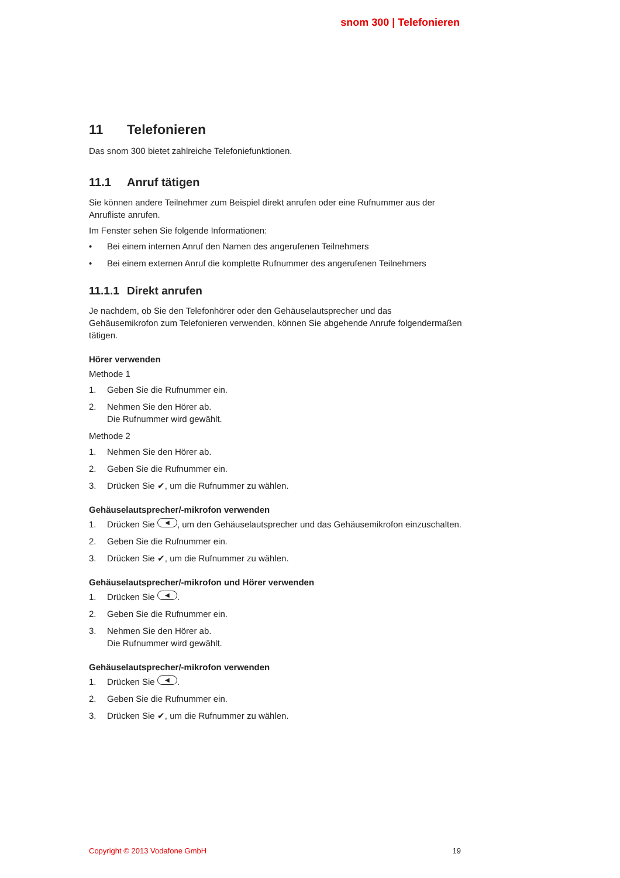snom 300 | Telefonieren
11 Telefonieren
Das snom 300 bietet zahlreiche Telefoniefunktionen.
11.1 Anruf tätigen
Sie können andere Teilnehmer zum Beispiel direkt anrufen oder eine Rufnummer aus der Anrufliste anrufen.
Im Fenster sehen Sie folgende Informationen:
• Bei einem internen Anruf den Namen des angerufenen Teilnehmers
• Bei einem externen Anruf die komplette Rufnummer des angerufenen Teilnehmers
11.1.1 Direkt anrufen
Je nachdem, ob Sie den Telefonhörer oder den Gehäuselautsprecher und das Gehäusemikrofon zum Telefonieren verwenden, können Sie abgehende Anrufe folgendermaßen tätigen.
Hörer verwenden
Methode 1
1. Geben Sie die Rufnummer ein.
2. Nehmen Sie den Hörer ab.
Die Rufnummer wird gewählt.
Methode 2
1. Nehmen Sie den Hörer ab.
2. Geben Sie die Rufnummer ein.
3. Drücken Sie ✔, um die Rufnummer zu wählen.
Gehäuselautsprecher/-mikrofon verwenden
1. Drücken Sie ◀, um den Gehäuselautsprecher und das Gehäusemikrofon einzuschalten.
2. Geben Sie die Rufnummer ein.
3. Drücken Sie ✔, um die Rufnummer zu wählen.
Gehäuselautsprecher/-mikrofon und Hörer verwenden
1. Drücken Sie ◀.
2. Geben Sie die Rufnummer ein.
3. Nehmen Sie den Hörer ab.
Die Rufnummer wird gewählt.
Gehäuselautsprecher/-mikrofon verwenden
1. Drücken Sie ◀.
2. Geben Sie die Rufnummer ein.
3. Drücken Sie ✔, um die Rufnummer zu wählen.
Copyright © 2013 Vodafone GmbH 19